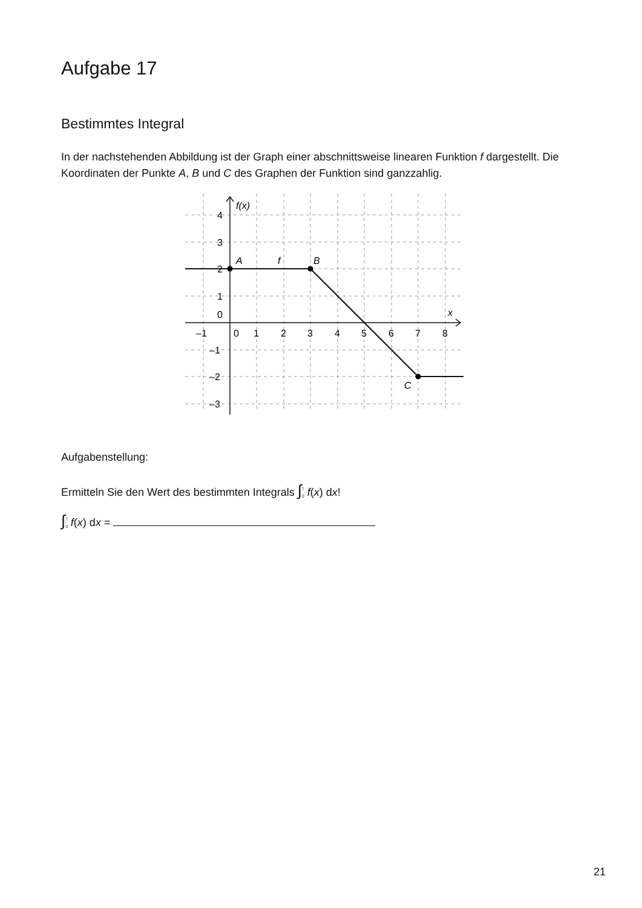Aufgabe 17
Bestimmtes Integral
In der nachstehenden Abbildung ist der Graph einer abschnittsweise linearen Funktion f darge­stellt. Die Koordinaten der Punkte A, B und C des Graphen der Funktion sind ganzzahlig.
f(x)
4
3
2
1
0
–1
–2
–3
–1
0
1
2
3
4
5
6
7
8
x
A
f
B
C
Aufgabenstellung:
Ermitteln Sie den Wert des bestimmten Integrals ∫<sup>7</sup><sub>0</sub> f(x) dx!
∫<sup>7</sup><sub>0</sub> f(x) dx =
21